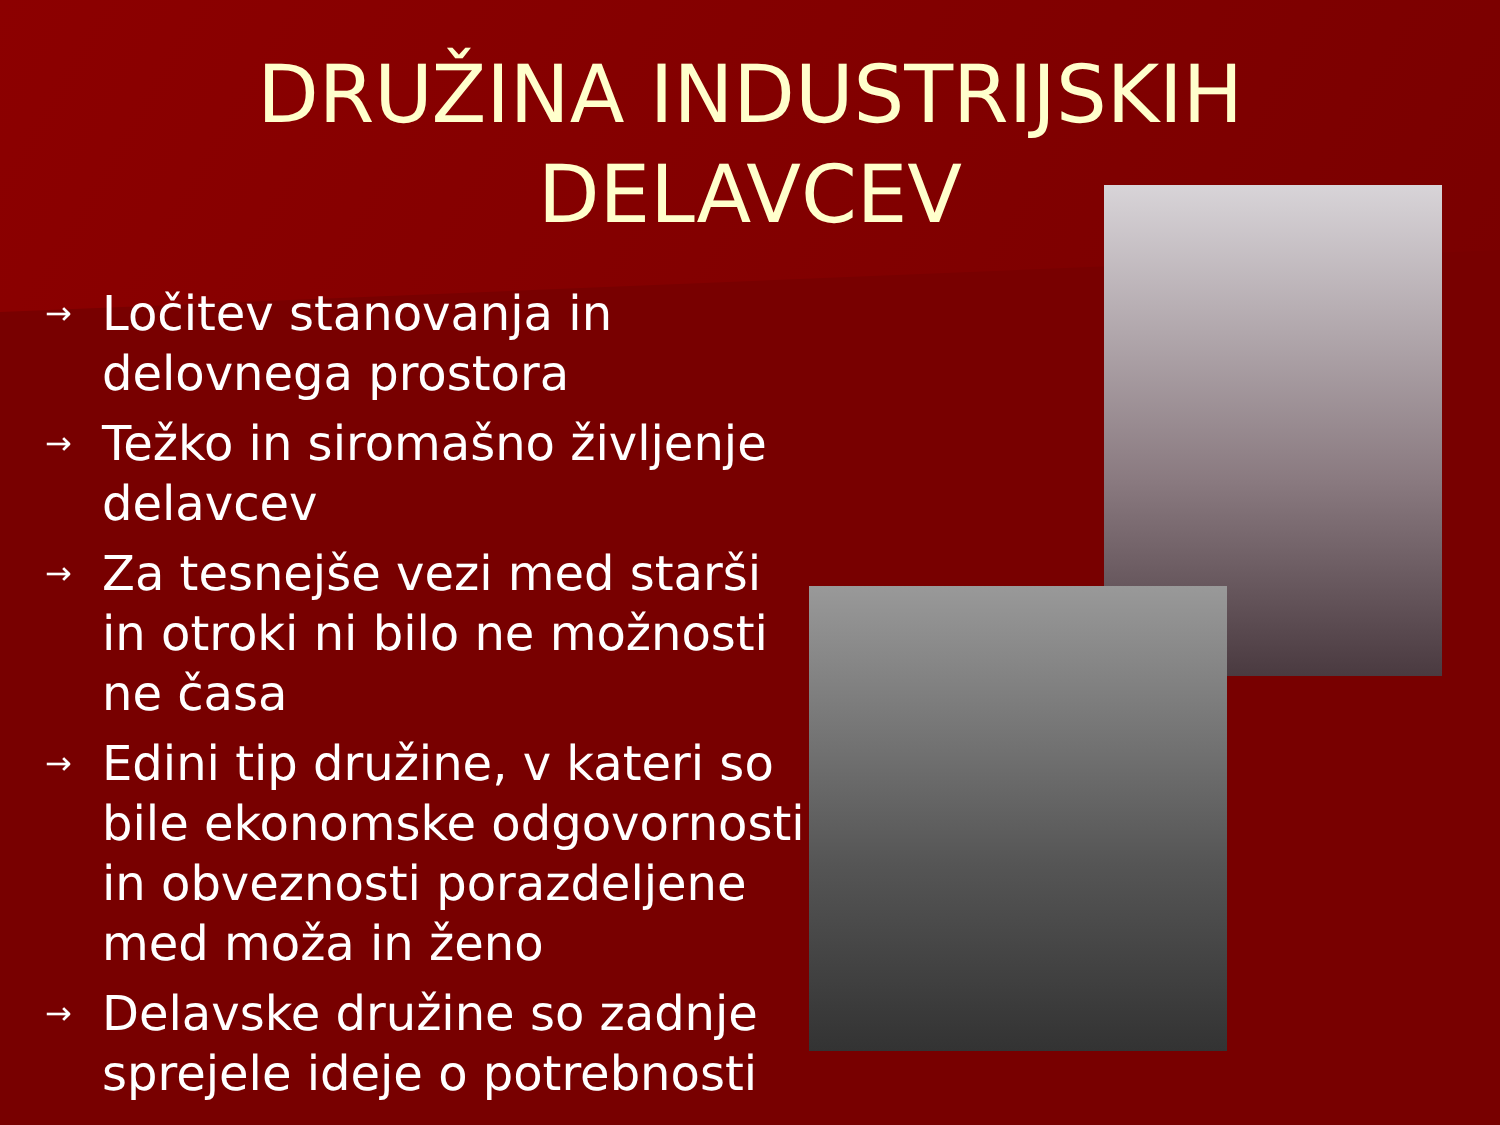DRUŽINA INDUSTRIJSKIH
DELAVCEV
→ Ločitev stanovanja in delovnega prostora
→ Težko in siromašno življenje delavcev
→ Za tesnejše vezi med starši in otroki ni bilo ne možnosti ne časa
→ Edini tip družine, v kateri so bile ekonomske odgovornosti in obveznosti porazdeljene med moža in ženo
→ Delavske družine so zadnje sprejele ideje o potrebnosti